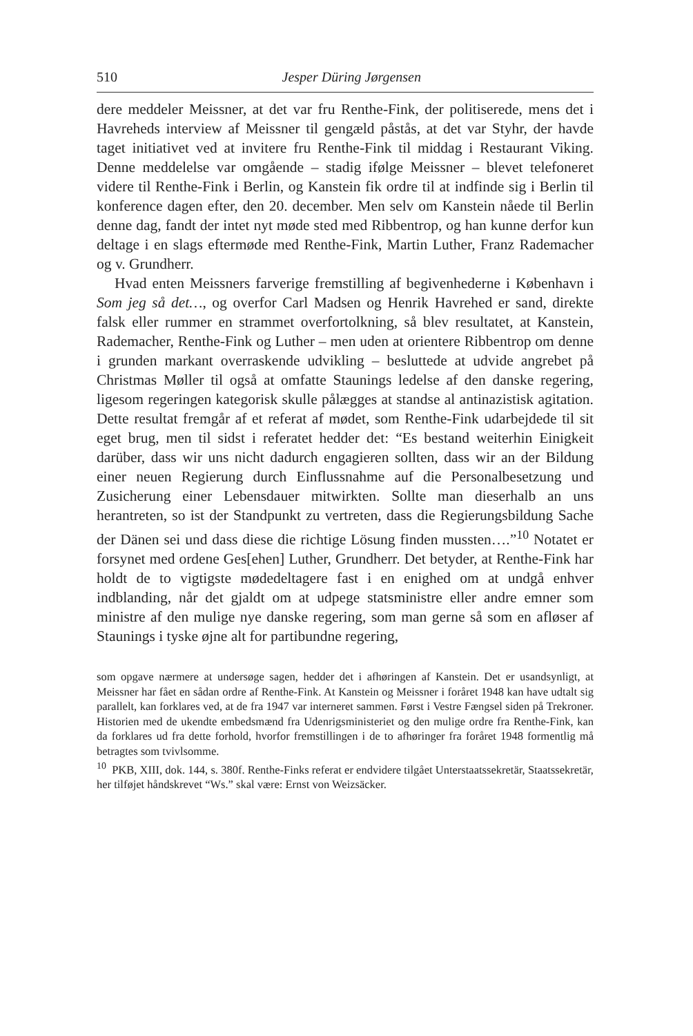510 Jesper Düring Jørgensen
dere meddeler Meissner, at det var fru Renthe-Fink, der politiserede, mens det i Havreheds interview af Meissner til gengæld påstås, at det var Styhr, der havde taget initiativet ved at invitere fru Renthe-Fink til middag i Restaurant Viking. Denne meddelelse var omgående – stadig ifølge Meissner – blevet telefoneret videre til Renthe-Fink i Berlin, og Kanstein fik ordre til at indfinde sig i Berlin til konference dagen efter, den 20. december. Men selv om Kanstein nåede til Berlin denne dag, fandt der intet nyt møde sted med Ribbentrop, og han kunne derfor kun deltage i en slags eftermøde med Renthe-Fink, Martin Luther, Franz Rademacher og v. Grundherr.
Hvad enten Meissners farverige fremstilling af begivenhederne i København i Som jeg så det…, og overfor Carl Madsen og Henrik Havrehed er sand, direkte falsk eller rummer en strammet overfortolkning, så blev resultatet, at Kanstein, Rademacher, Renthe-Fink og Luther – men uden at orientere Ribbentrop om denne i grunden markant overraskende udvikling – besluttede at udvide angrebet på Christmas Møller til også at omfatte Staunings ledelse af den danske regering, ligesom regeringen kategorisk skulle pålægges at standse al antinazistisk agitation. Dette resultat fremgår af et referat af mødet, som Renthe-Fink udarbejdede til sit eget brug, men til sidst i referatet hedder det: “Es bestand weiterhin Einigkeit darüber, dass wir uns nicht dadurch engagieren sollten, dass wir an der Bildung einer neuen Regierung durch Einflussnahme auf die Personalbesetzung und Zusicherung einer Lebensdauer mitwirkten. Sollte man dieserhalb an uns herantreten, so ist der Standpunkt zu vertreten, dass die Regierungsbildung Sache der Dänen sei und dass diese die richtige Lösung finden mussten….”<sup>10</sup> Notatet er forsynet med ordene Ges[ehen] Luther, Grundherr. Det betyder, at Renthe-Fink har holdt de to vigtigste mødedeltagere fast i en enighed om at undgå enhver indblanding, når det gjaldt om at udpege statsministre eller andre emner som ministre af den mulige nye danske regering, som man gerne så som en afløser af Staunings i tyske øjne alt for partibundne regering,
som opgave nærmere at undersøge sagen, hedder det i afhøringen af Kanstein. Det er usandsynligt, at Meissner har fået en sådan ordre af Renthe-Fink. At Kanstein og Meissner i foråret 1948 kan have udtalt sig parallelt, kan forklares ved, at de fra 1947 var interneret sammen. Først i Vestre Fængsel siden på Trekroner. Historien med de ukendte embedsmænd fra Udenrigsministeriet og den mulige ordre fra Renthe-Fink, kan da forklares ud fra dette forhold, hvorfor fremstillingen i de to afhøringer fra foråret 1948 formentlig må betragtes som tvivlsomme.
<sup>10</sup> PKB, XIII, dok. 144, s. 380f. Renthe-Finks referat er endvidere tilgået Unterstaatssekretär, Staatssekretär, her tilføjet håndskrevet “Ws.” skal være: Ernst von Weizsäcker.